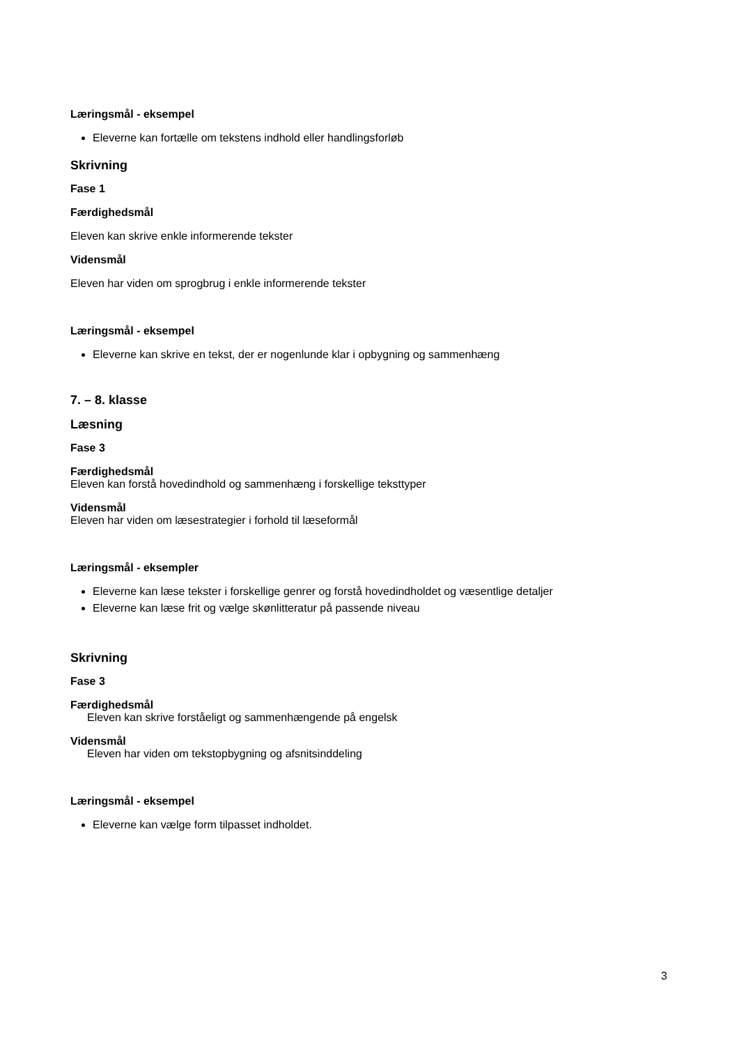Læringsmål - eksempel
Eleverne kan fortælle om tekstens indhold eller handlingsforløb
Skrivning
Fase 1
Færdighedsmål
Eleven kan skrive enkle informerende tekster
Vidensmål
Eleven har viden om sprogbrug i enkle informerende tekster
Læringsmål - eksempel
Eleverne kan skrive en tekst, der er nogenlunde klar i opbygning og sammenhæng
7. – 8. klasse
Læsning
Fase 3
Færdighedsmål
Eleven kan forstå hovedindhold og sammenhæng i forskellige teksttyper
Vidensmål
Eleven har viden om læsestrategier i forhold til læseformål
Læringsmål - eksempler
Eleverne kan læse tekster i forskellige genrer og forstå hovedindholdet og væsentlige detaljer
Eleverne kan læse frit og vælge skønlitteratur på passende niveau
Skrivning
Fase 3
Færdighedsmål
Eleven kan skrive forståeligt og sammenhængende på engelsk
Vidensmål
Eleven har viden om tekstopbygning og afsnitsinddeling
Læringsmål - eksempel
Eleverne kan vælge form tilpasset indholdet.
3